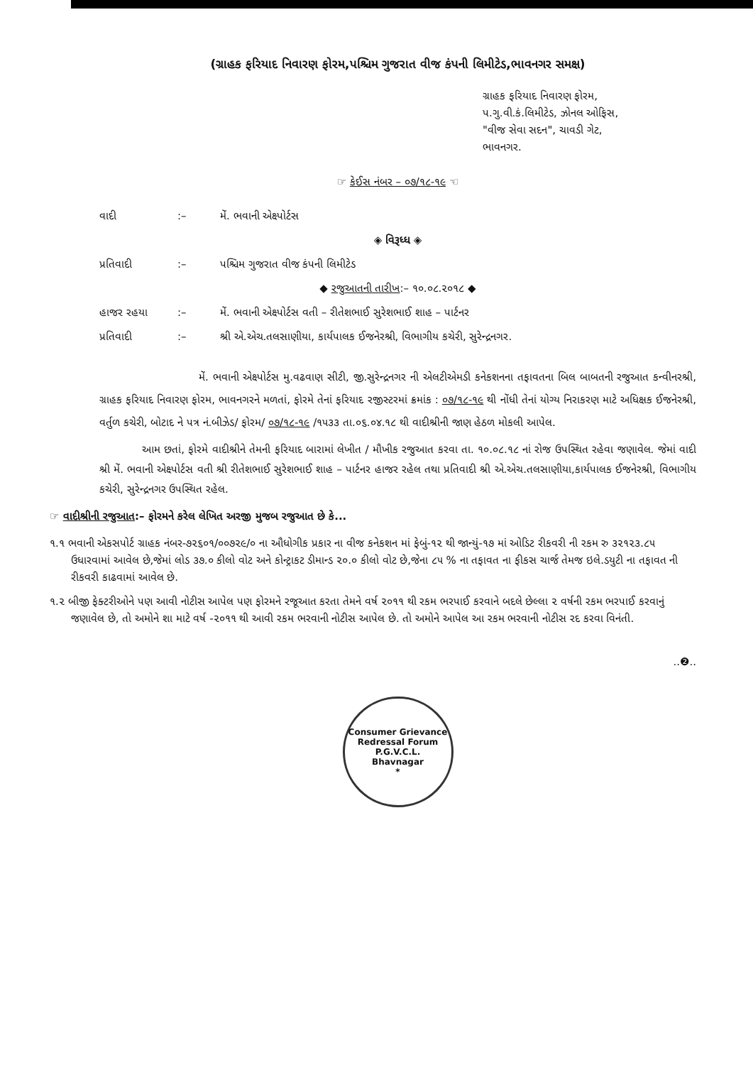(ગ્રાહક ફરિયાદ નિવારણ ફોરમ,પશ્ચિમ ગુજરાત વીજ કંપની લિમીટેડ,ભાવનગર સમક્ષ)
ગ્રાહક ફરિયાદ નિવારણ ફોરમ,
પ.ગુ.વી.કં.લિમીટેડ, ઝોનલ ઓફિસ,
"વીજ સેવા સદન", ચાવડી ગેટ,
ભાવનગર.
☞ કેઈસ નંબર – ૦૭/૧૮-૧૯ ☜
વાદી:– મેં. ભવાની એક્ષ્પોર્ટસ
◈ વિરૂધ્ધ ◈
પ્રતિવાદી:– પશ્ચિમ ગુજરાત વીજ કંપની લિમીટેડ
◆ રજુઆતની તારીખ:– ૧૦.૦૮.૨૦૧૮ ◆
હાજર રહયા:– મેં. ભવાની એક્ષ્પોર્ટસ વતી – રીતેશભાઈ સુરેશભાઈ શાહ – પાર્ટનર
પ્રતિવાદી:– શ્રી એ.એચ.તલસાણીયા, કાર્યપાલક ઈજનેરશ્રી, વિભાગીય કચેરી, સુરેન્દ્રનગર.
મેં. ભવાની એક્ષ્પોર્ટસ મુ.વઢવાણ સીટી, જી.સુરેન્દ્રનગર ની એલટીએમડી કનેકશનના તફાવતના બિલ બાબતની રજુઆત કન્વીનરશ્રી, ગ્રાહક ફરિયાદ નિવારણ ફોરમ, ભાવનગરને મળતાં, ફોરમે તેનાં ફરિયાદ રજીસ્ટરમાં ક્રમાંક : ૦૭/૧૮-૧૯ થી નોંધી તેનાં યોગ્ય નિરાકરણ માટે અધિક્ષક ઈજનેરશ્રી, વર્તુળ કચેરી, બોટાદ ને પત્ર નં.બીઝેડ/ ફોરમ/ ૦૭/૧૮-૧૯ /૧૫૩૩ તા.૦૬.૦૪.૧૮ થી વાદીશ્રીની જાણ હેઠળ મોકલી આપેલ.
આમ છતાં, ફોરમે વાદીશ્રીને તેમની ફરિયાદ બારામાં લેખીત / મૌખીક રજુઆત કરવા તા. ૧૦.૦૮.૧૮ નાં રોજ ઉપસ્થિત રહેવા જણાવેલ. જેમાં વાદી શ્રી મેં. ભવાની એક્ષ્પોર્ટસ વતી શ્રી રીતેશભાઈ સુરેશભાઈ શાહ – પાર્ટનર હાજર રહેલ તથા પ્રતિવાદી શ્રી એ.એચ.તલસાણીયા,કાર્યપાલક ઈજનેરશ્રી, વિભાગીય કચેરી, સુરેન્દ્રનગર ઉપસ્થિત રહેલ.
☞ વાદીશ્રીની રજુઆત:– ફોરમને કરેલ લેખિત અરજી મુજબ રજુઆત છે કે...
૧.૧ ભવાની એકસપોર્ટ ગ્રાહક નંબર-૭૨૬૦૧/૦૦૭૨૯/૦ ના ઔધોગીક પ્રકાર ના વીજ કનેકશન માં ફેબું-૧૨ થી જાન્યું-૧૭ માં ઓડિટ રીકવરી ની રકમ રુ ૩૨૧૨૩.૮૫ ઉધારવામાં આવેલ છે,જેમાં લોડ ૩૭.૦ કીલો વોટ અને કોન્ટ્રાકટ ડીમાન્ડ ૨૦.૦ કીલો વોટ છે,જેના ૮૫ % ના તફાવત ના ફીકસ ચાર્જ તેમજ ઇલે.ડયુટી ના તફાવત ની રીકવરી કાઢવામાં આવેલ છે.
૧.૨ બીજી ફેક્ટરીઓને પણ આવી નોટીસ આપેલ પણ ફોરમને રજૂઆત કરતા તેમને વર્ષ ૨૦૧૧ થી રકમ ભરપાઈ કરવાને બદલે છેલ્લા ૨ વર્ષની રકમ ભરપાઈ કરવાનું જણાવેલ છે, તો અમોને શા માટે વર્ષ -૨૦૧૧ થી આવી રકમ ભરવાની નોટીસ આપેલ છે. તો અમોને આપેલ આ રકમ ભરવાની નોટીસ રદ કરવા વિનંતી.
..❷..
Consumer Grievance Redressal Forum
P.G.V.C.L.
Bhavnagar
*